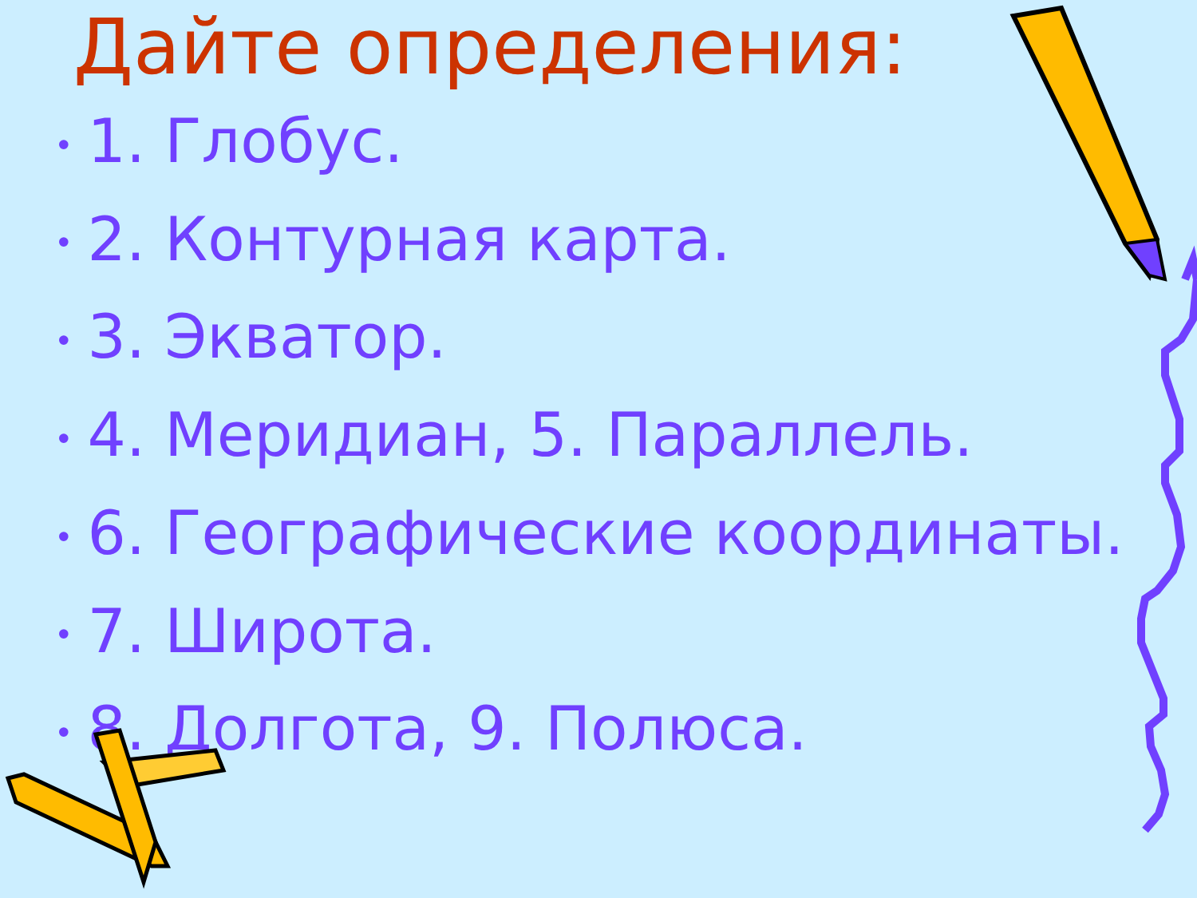Дайте определения:
• 1. Глобус.
• 2. Контурная карта.
• 3. Экватор.
• 4. Меридиан, 5. Параллель.
• 6. Географические координаты.
• 7. Широта.
• 8. Долгота, 9. Полюса.